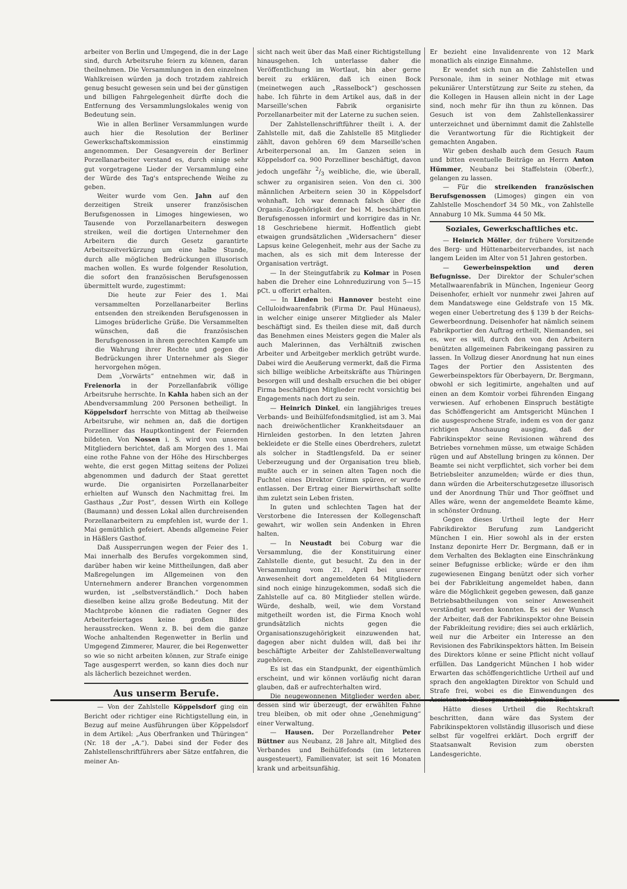arbeiter von Berlin und Umgegend, die in der Lage sind, durch Arbeitsruhe feiern zu können, daran theilnehmen. Die Versammlungen in den einzelnen Wahlkreisen würden ja doch trotzdem zahlreich genug besucht gewesen sein und bei der günstigen und billigen Fahrgelegenheit dürfte doch die Entfernung des Versammlungslokales wenig von Bedeutung sein.
Wie in allen Berliner Versammlungen wurde auch hier die Resolution der Berliner Gewerkschaftskommission einstimmig angenommen. Der Gesangverein der Berliner Porzellanarbeiter verstand es, durch einige sehr gut vorgetragene Lieder der Versammlung eine der Würde des Tag's entsprechende Weihe zu geben.
Weiter wurde vom Gen. Jahn auf den derzeitigen Streik unserer französischen Berufsgenossen in Limoges hingewiesen, wo Tausende von Porzellanarbeitern deswegen streiken, weil die dortigen Unternehmer den Arbeitern die durch Gesetz garantirte Arbeitszeitverkürzung um eine halbe Stunde, durch alle möglichen Bedrückungen illusorisch machen wollen. Es wurde folgender Resolution, die sofort den französischen Berufsgenossen übermittelt wurde, zugestimmt:
Die heute zur Feier des 1. Mai versammelten Porzellanarbeiter Berlins entsenden den streikenden Berufsgenossen in Limoges brüderliche Grüße. Die Versammelten wünschen, daß die französischen Berufsgenossen in ihrem gerechten Kampfe um die Wahrung ihrer Rechte und gegen die Bedrückungen ihrer Unternehmer als Sieger hervorgehen mögen.
Dem „Vorwärts“ entnehmen wir, daß in Freienorla in der Porzellanfabrik völlige Arbeitsruhe herrschte. In Kahla haben sich an der Abendversammlung 200 Personen betheiligt. In Köppelsdorf herrschte von Mittag ab theilweise Arbeitsruhe, wir nehmen an, daß die dortigen Porzelliner das Hauptkontingent der Feiernden bildeten. Von Nossen i. S. wird von unseren Mitgliedern berichtet, daß am Morgen des 1. Mai eine rothe Fahne von der Höhe des Hirschberges wehte, die erst gegen Mittag seitens der Polizei abgenommen und dadurch der Staat gerettet wurde. Die organisirten Porzellanarbeiter erhielten auf Wunsch den Nachmittag frei. Im Gasthaus „Zur Post“, dessen Wirth ein Kollege (Baumann) und dessen Lokal allen durchreisenden Porzellanarbeitern zu empfehlen ist, wurde der 1. Mai gemüthlich gefeiert. Abends allgemeine Feier in Häßlers Gasthof.
Daß Aussperrungen wegen der Feier des 1. Mai innerhalb des Berufes vorgekommen sind, darüber haben wir keine Mittheilungen, daß aber Maßregelungen im Allgemeinen von den Unternehmern anderer Branchen vorgenommen wurden, ist „selbstverständlich.“ Doch haben dieselben keine allzu große Bedeutung. Mit der Machtprobe können die radiaten Gegner des Arbeiterfeiertages keine großen Bilder herausstrecken. Wenn z. B. bei dem die ganze Woche anhaltenden Regenwetter in Berlin und Umgegend Zimmerer, Maurer, die bei Regenwetter so wie so nicht arbeiten können, zur Strafe einige Tage ausgesperrt werden, so kann dies doch nur als lächerlich bezeichnet werden.
Aus unserm Berufe.
— Von der Zahlstelle Köppelsdorf ging ein Bericht oder richtiger eine Richtigstellung ein, in Bezug auf meine Ausführungen über Köppelsdorf in dem Artikel: „Aus Oberfranken und Thüringen“ (Nr. 18 der „A.“). Dabei sind der Feder des Zahlstellenschriftführers aber Sätze entfahren, die meiner An-
sicht nach weit über das Maß einer Richtigstellung hinausgehen. Ich unterlasse daher die Veröffentlichung im Wortlaut, bin aber gerne bereit zu erklären, daß ich einen Bock (meinetwegen auch „Rasselbock“) geschossen habe. Ich führte in dem Artikel aus, daß in der Marseille'schen Fabrik organisirte Porzellanarbeiter mit der Laterne zu suchen seien.
Der Zahlstellenschriftführer theilt i. A. der Zahlstelle mit, daß die Zahlstelle 85 Mitglieder zählt, davon gehören 69 dem Marseille'schen Arbeiterpersonal an. Im Ganzen seien in Köppelsdorf ca. 900 Porzelliner beschäftigt, davon jedoch ungefähr 2/3 weibliche, die, wie überall, schwer zu organisiren seien. Von den ci. 300 männlichen Arbeitern seien 30 in Köppelsdorf wohnhaft. Ich war demnach falsch über die Organis.-Zugehörigkeit der bei M. beschäftigten Berufsgenossen informirt und korrigire das in Nr. 18 Geschriebene hiermit. Hoffentlich giebt etwaigen grundsätzlichen „Widersachern“ dieser Lapsus keine Gelegenheit, mehr aus der Sache zu machen, als es sich mit dem Interesse der Organisation verträgt.
— In der Steingutfabrik zu Kolmar in Posen haben die Dreher eine Lohnreduzirung von 5—15 pCt. u offerirt erhalten.
— In Linden bei Hannover besteht eine Celluloidwaarenfabrik (Firma Dr. Paul Hünaeus), in welcher einige unserer Mitglieder als Maler beschäftigt sind. Es theilen diese mit, daß durch das Benehmen eines Meisters gegen die Maler als auch Malerinnen, das Verhältniß zwischen Arbeiter und Arbeitgeber merklich getrübt wurde. Dabei wird die Aeußerung vermerkt, daß die Firma sich billige weibliche Arbeitskräfte aus Thüringen besorgen will und deshalb ersuchen die bei obiger Firma beschäftigen Mitglieder recht vorsichtig bei Engagements nach dort zu sein.
— Heinrich Dinkel, ein langjähriges treues Verbands- und Beihülfefondsmitglied, ist am 3. Mai nach dreiwöchentlicher Krankheitsdauer an Hirnleiden gestorben. In den letzten Jahren bekleidete er die Stelle eines Oberdrehers, zuletzt als solcher in Stadtlengsfeld. Da er seiner Ueberzeugung und der Organisation treu blieb, mußte auch er in seinen alten Tagen noch die Fuchtel eines Direktor Grimm spüren, er wurde entlassen. Der Ertrag einer Bierwirthschaft sollte ihm zuletzt sein Leben fristen.
In guten und schlechten Tagen hat der Verstorbene die Interessen der Kollegenschaft gewahrt, wir wollen sein Andenken in Ehren halten.
— In Neustadt bei Coburg war die Versammlung, die der Konstituirung einer Zahlstelle diente, gut besucht. Zu den in der Versammlung vom 21. April bei unserer Anwesenheit dort angemeldeten 64 Mitgliedern sind noch einige hinzugekommen, sodaß sich die Zahlstelle auf ca. 80 Mitglieder stellen würde. Würde, deshalb, weil, wie dem Vorstand mitgetheilt worden ist, die Firma Knoch wohl grundsätzlich nichts gegen die Organisationszugehörigkeit einzuwenden hat, dagegen aber nicht dulden will, daß bei ihr beschäftigte Arbeiter der Zahlstellenverwaltung zugehören.
Es ist das ein Standpunkt, der eigenthümlich erscheint, und wir können vorläufig nicht daran glauben, daß er aufrechterhalten wird.
Die neugewonnenen Mitglieder werden aber, dessen sind wir überzeugt, der erwählten Fahne treu bleiben, ob mit oder ohne „Genehmigung“ einer Verwaltung.
— Hausen. Der Porzellandreher Peter Büttner aus Neubanz, 28 Jahre alt, Mitglied des Verbandes und Beihülfefonds (im letzteren ausgesteuert), Familienvater, ist seit 16 Monaten krank und arbeitsunfähig.
Er bezieht eine Invalidenrente von 12 Mark monatlich als einzige Einnahme.
Er wendet sich nun an die Zahlstellen und Personale, ihm in seiner Nothlage mit etwas pekuniärer Unterstützung zur Seite zu stehen, da die Kollegen in Hausen allein nicht in der Lage sind, noch mehr für ihn thun zu können. Das Gesuch ist von dem Zahlstellenkassirer unterzeichnet und übernimmt damit die Zahlstelle die Verantwortung für die Richtigkeit der gemachten Angaben.
Wir geben deshalb auch dem Gesuch Raum und bitten eventuelle Beiträge an Herrn Anton Hümmer, Neubanz bei Staffelstein (Oberfr.), gelangen zu lassen.
— Für die streikenden französischen Berufsgenossen (Limoges) gingen ein von Zahlstelle Moschendorf 34 50 Mk., von Zahlstelle Annaburg 10 Mk. Summa 44 50 Mk.
Soziales, Gewerkschaftliches etc.
— Heinrich Möller, der frühere Vorsitzende des Berg- und Hüttenarbeiterverbandes, ist nach langem Leiden im Alter von 51 Jahren gestorben.
— Gewerbeinspektion und deren Befugnisse. Der Direktor der Schuler'schen Metallwaarenfabrik in München, Ingenieur Georg Deisenhofer, erhielt vor nunmehr zwei Jahren auf dem Mandatswege eine Geldstrafe von 15 Mk. wegen einer Uebertretung des § 139 b der Reichs-Gewerbeordnung. Deisenhofer hat nämlich seinem Fabrikportier den Auftrag ertheilt, Niemanden, sei es, wer es will, durch den von den Arbeitern benützten allgemeinen Fabrikeingang passiren zu lassen. In Vollzug dieser Anordnung hat nun eines Tages der Portier den Assistenten des Gewerbeinspektors für Oberbayern, Dr. Bergmann, obwohl er sich legitimirte, angehalten und auf einen an dem Komtoir vorbei führenden Eingang verwiesen. Auf erhobenen Einspruch bestätigte das Schöffengericht am Amtsgericht München I die ausgesprochene Strafe, indem es von der ganz richtigen Anschauung ausging, daß der Fabrikinspektor seine Revisionen während des Betriebes vornehmen müsse, um etwaige Schäden rügen und auf Abstellung bringen zu können. Der Beamte sei nicht verpflichtet, sich vorher bei dem Betriebsleiter anzumelden; würde er dies thun, dann würden die Arbeiterschutzgesetze illusorisch und der Anordnung Thür und Thor geöffnet und Alles wäre, wenn der angemeldete Beamte käme, in schönster Ordnung.
Gegen dieses Urtheil legte der Herr Fabrikdirektor Berufung zum Landgericht München I ein. Hier sowohl als in der ersten Instanz deponirte Herr Dr. Bergmann, daß er in dem Verhalten des Beklagten eine Einschränkung seiner Befugnisse erblicke; würde er den ihm zugewiesenen Eingang benützt oder sich vorher bei der Fabrikleitung angemeldet haben, dann wäre die Möglichkeit gegeben gewesen, daß ganze Betriebsabtheilungen von seiner Anwesenheit verständigt werden konnten. Es sei der Wunsch der Arbeiter, daß der Fabrikinspektor ohne Beisein der Fabrikleitung revidire; dies sei auch erklärlich, weil nur die Arbeiter ein Interesse an den Revisionen des Fabrikinspektors hätten. Im Beisein des Direktors könne er seine Pflicht nicht vollauf erfüllen. Das Landgericht München I hob wider Erwarten das schöffengerichtliche Urtheil auf und sprach den angeklagten Direktor von Schuld und Strafe frei, wobei es die Einwendungen des Assistenten Dr. Bergmann nicht gelten ließ.
Hätte dieses Urtheil die Rechtskraft beschritten, dann wäre das System der Fabrikinspektoren vollständig illusorisch und diese selbst für vogelfrei erklärt. Doch ergriff der Staatsanwalt Revision zum obersten Landesgerichte.